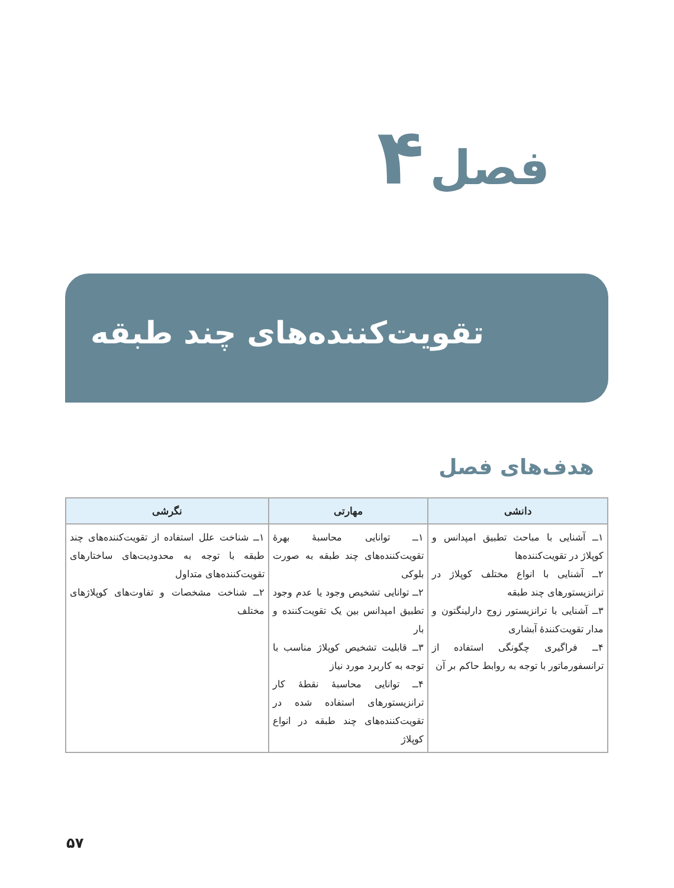فصل ۴
تقویت‌کننده‌های چند طبقه
هدف‌های فصل
| دانشی | مهارتی | نگرشی |
| --- | --- | --- |
| ۱ــ آشنایی با مباحث تطبیق امپدانس و کوپلاژ در تقویت‌کننده‌ها ۲ــ آشنایی با انواع مختلف کوپلاژ در ترانزیستورهای چند طبقه ۳ــ آشنایی با ترانزیستور زوج دارلینگتون و مدار تقویت‌کنندهٔ آبشاری ۴ــ فراگیری چگونگی استفاده از ترانسفورماتور با توجه به روابط حاکم بر آن | ۱ــ توانایی محاسبهٔ بهرهٔ تقویت‌کننده‌های چند طبقه به صورت بلوکی ۲ــ توانایی تشخیص وجود یا عدم وجود تطبیق امپدانس بین یک تقویت‌کننده و بار ۳ــ قابلیت تشخیص کوپلاژ مناسب با توجه به کاربرد مورد نیاز ۴ــ توانایی محاسبهٔ نقطهٔ کار ترانزیستورهای استفاده شده در تقویت‌کننده‌های چند طبقه در انواع کوپلاژ | ۱ــ شناخت علل استفاده از تقویت‌کننده‌های چند طبقه با توجه به محدودیت‌های ساختارهای تقویت‌کننده‌های متداول ۲ــ شناخت مشخصات و تفاوت‌های کوپلاژهای مختلف |
۵۷